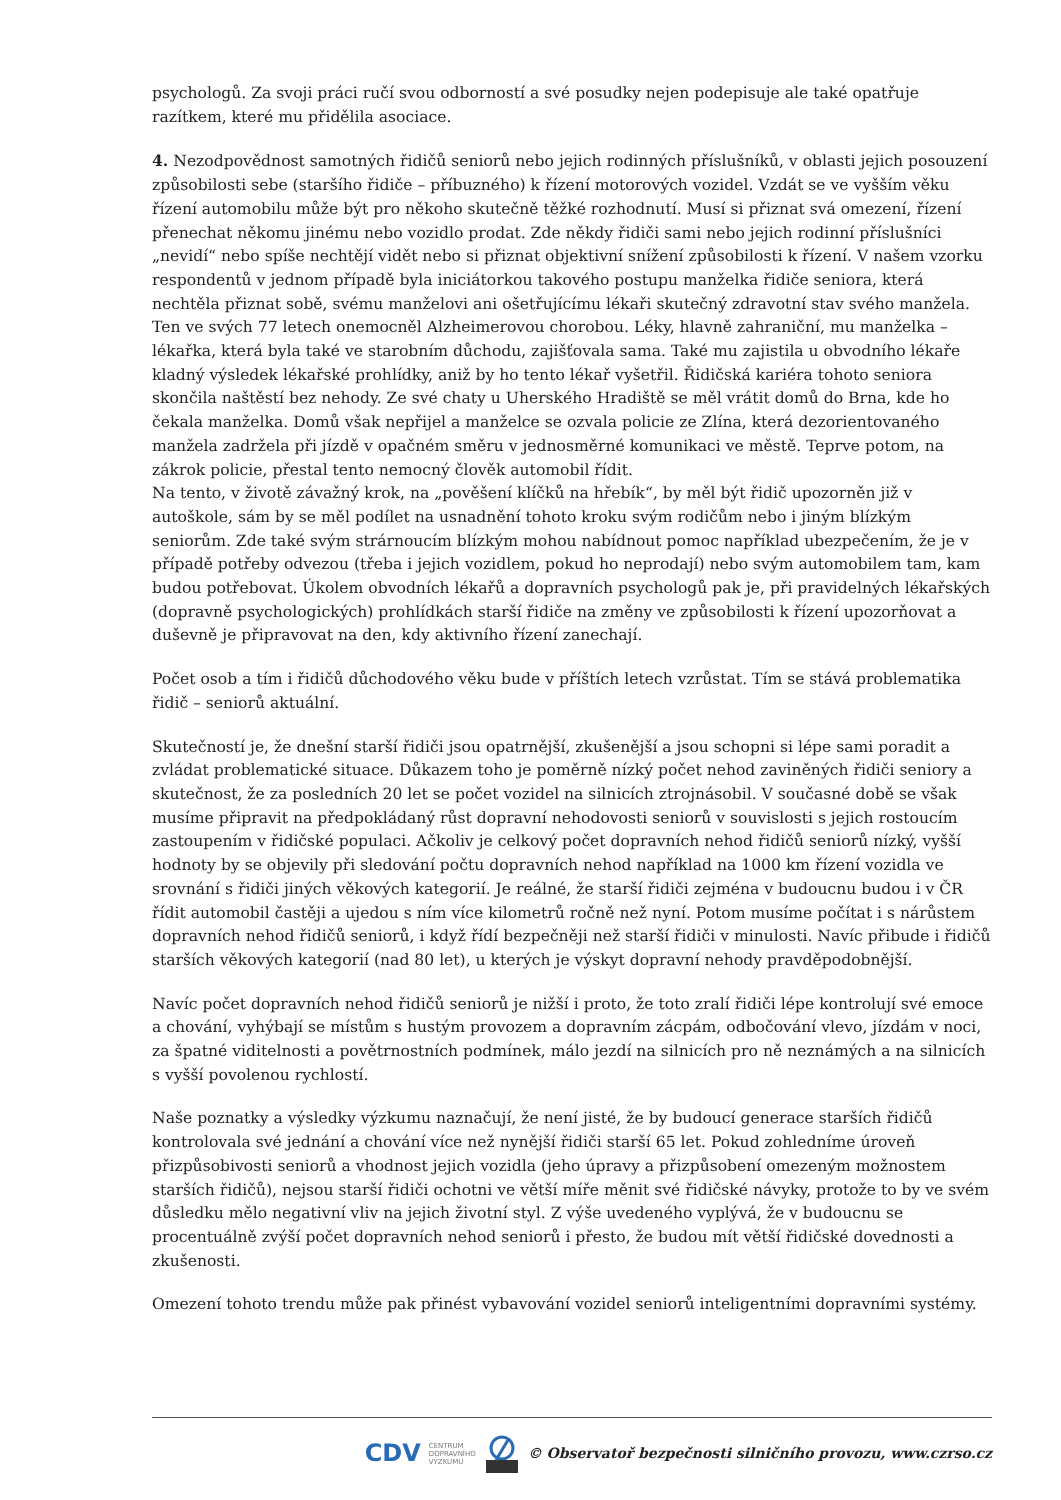psychologů. Za svoji práci ručí svou odborností a své posudky nejen podepisuje ale také opatřuje razítkem, které mu přidělila asociace.
4. Nezodpovědnost samotných řidičů seniorů nebo jejich rodinných příslušníků, v oblasti jejich posouzení způsobilosti sebe (staršího řidiče – příbuzného) k řízení motorových vozidel. Vzdát se ve vyšším věku řízení automobilu může být pro někoho skutečně těžké rozhodnutí. Musí si přiznat svá omezení, řízení přenechat někomu jinému nebo vozidlo prodat. Zde někdy řidiči sami nebo jejich rodinní příslušníci „nevidí“ nebo spíše nechtějí vidět nebo si přiznat objektivní snížení způsobilosti k řízení. V našem vzorku respondentů v jednom případě byla iniciátorkou takového postupu manželka řidiče seniora, která nechtěla přiznat sobě, svému manželovi ani ošetřujícímu lékaři skutečný zdravotní stav svého manžela. Ten ve svých 77 letech onemocněl Alzheimerovou chorobou. Léky, hlavně zahraniční, mu manželka – lékařka, která byla také ve starobním důchodu, zajišťovala sama. Také mu zajistila u obvodního lékaře kladný výsledek lékařské prohlídky, aniž by ho tento lékař vyšetřil. Řidičská kariéra tohoto seniora skončila naštěstí bez nehody. Ze své chaty u Uherského Hradiště se měl vrátit domů do Brna, kde ho čekala manželka. Domů však nepřijel a manželce se ozvala policie ze Zlína, která dezorientovaného manžela zadržela při jízdě v opačném směru v jednosměrné komunikaci ve městě. Teprve potom, na zákrok policie, přestal tento nemocný člověk automobil řídit.
Na tento, v životě závažný krok, na „pověšení klíčků na hřebík“, by měl být řidič upozorněn již v autoškole, sám by se měl podílet na usnadnění tohoto kroku svým rodičům nebo i jiným blízkým seniorům. Zde také svým strárnoucím blízkým mohou nabídnout pomoc například ubezpečením, že je v případě potřeby odvezou (třeba i jejich vozidlem, pokud ho neprodají) nebo svým automobilem tam, kam budou potřebovat. Úkolem obvodních lékařů a dopravních psychologů pak je, při pravidelných lékařských (dopravně psychologických) prohlídkách starší řidiče na změny ve způsobilosti k řízení upozorňovat a duševně je připravovat na den, kdy aktivního řízení zanechají.
Počet osob a tím i řidičů důchodového věku bude v příštích letech vzrůstat. Tím se stává problematika řidič – seniorů aktuální.
Skutečností je, že dnešní starší řidiči jsou opatrnější, zkušenější a jsou schopni si lépe sami poradit a zvládat problematické situace. Důkazem toho je poměrně nízký počet nehod zaviněných řidiči seniory a skutečnost, že za posledních 20 let se počet vozidel na silnicích ztrojnásobil. V současné době se však musíme připravit na předpokládaný růst dopravní nehodovosti seniorů v souvislosti s jejich rostoucím zastoupením v řidičské populaci. Ačkoliv je celkový počet dopravních nehod řidičů seniorů nízký, vyšší hodnoty by se objevily při sledování počtu dopravních nehod například na 1000 km řízení vozidla ve srovnání s řidiči jiných věkových kategorií. Je reálné, že starší řidiči zejména v budoucnu budou i v ČR řídit automobil častěji a ujedou s ním více kilometrů ročně než nyní. Potom musíme počítat i s nárůstem dopravních nehod řidičů seniorů, i když řídí bezpečněji než starší řidiči v minulosti. Navíc přibude i řidičů starších věkových kategorií (nad 80 let), u kterých je výskyt dopravní nehody pravděpodobnější.
Navíc počet dopravních nehod řidičů seniorů je nižší i proto, že toto zralí řidiči lépe kontrolují své emoce a chování, vyhýbají se místům s hustým provozem a dopravním zácpám, odbočování vlevo, jízdám v noci, za špatné viditelnosti a povětrnostních podmínek, málo jezdí na silnicích pro ně neznámých a na silnicích s vyšší povolenou rychlostí.
Naše poznatky a výsledky výzkumu naznačují, že není jisté, že by budoucí generace starších řidičů kontrolovala své jednání a chování více než nynější řidiči starší 65 let. Pokud zohledníme úroveň přizpůsobivosti seniorů a vhodnost jejich vozidla (jeho úpravy a přizpůsobení omezeným možnostem starších řidičů), nejsou starší řidiči ochotni ve větší míře měnit své řidičské návyky, protože to by ve svém důsledku mělo negativní vliv na jejich životní styl. Z výše uvedeného vyplývá, že v budoucnu se procentuálně zvýší počet dopravních nehod seniorů i přesto, že budou mít větší řidičské dovednosti a zkušenosti.
Omezení tohoto trendu může pak přinést vybavování vozidel seniorů inteligentními dopravními systémy.
CDV CENTRUM
DOPRAVNÍHO
VÝZKUMU © Observatoř bezpečnosti silničního provozu, www.czrso.cz